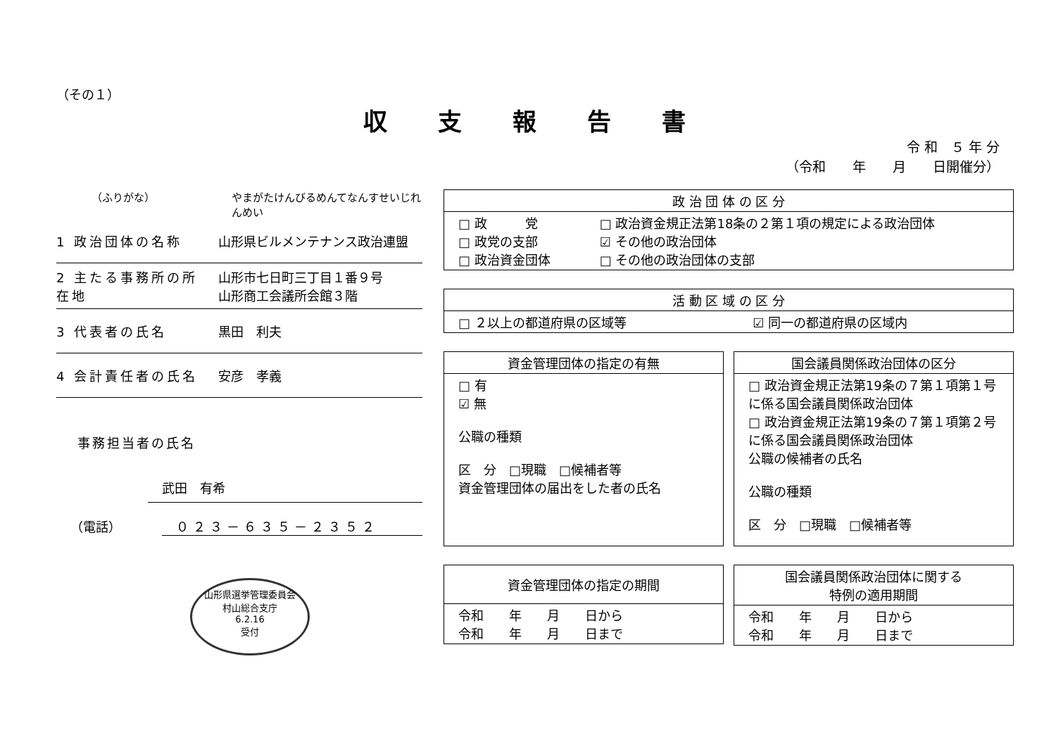（その１）
収 支 報 告 書
令 和　５ 年 分
（令和　　年　　月　　日開催分）
（ふりがな） やまがたけんびるめんてなんすせいじれんめい
1 政治団体の名称 山形県ビルメンテナンス政治連盟
2 主たる事務所の所在地 山形市七日町三丁目１番９号
山形商工会議所会館３階
3 代表者の氏名 黒田　利夫
4 会計責任者の氏名 安彦　孝義
事務担当者の氏名
武田　有希
（電話） ０２３－６３５－２３５２
山形県選挙管理委員会
村山総合支庁
6.2.16
受付
| 政 治 団 体 の 区 分 | |
| --- | --- |
| □ 政 党 □ 政党の支部 □ 政治資金団体 | □ 政治資金規正法第18条の２第１項の規定による政治団体 ☑ その他の政治団体 □ その他の政治団体の支部 |
| 活 動 区 域 の 区 分 | |
| --- | --- |
| □ ２以上の都道府県の区域等 | ☑ 同一の都道府県の区域内 |
| 資金管理団体の指定の有無 |
| --- |
| □ 有 ☑ 無 公職の種類 区 分 □現職 □候補者等 資金管理団体の届出をした者の氏名 |
| 国会議員関係政治団体の区分 |
| --- |
| □ 政治資金規正法第19条の７第１項第１号に係る国会議員関係政治団体 □ 政治資金規正法第19条の７第１項第２号に係る国会議員関係政治団体 公職の候補者の氏名 公職の種類 区 分 □現職 □候補者等 |
| 資金管理団体の指定の期間 |
| --- |
| 令和 年 月 日から 令和 年 月 日まで |
| 国会議員関係政治団体に関する 特例の適用期間 |
| --- |
| 令和 年 月 日から 令和 年 月 日まで |